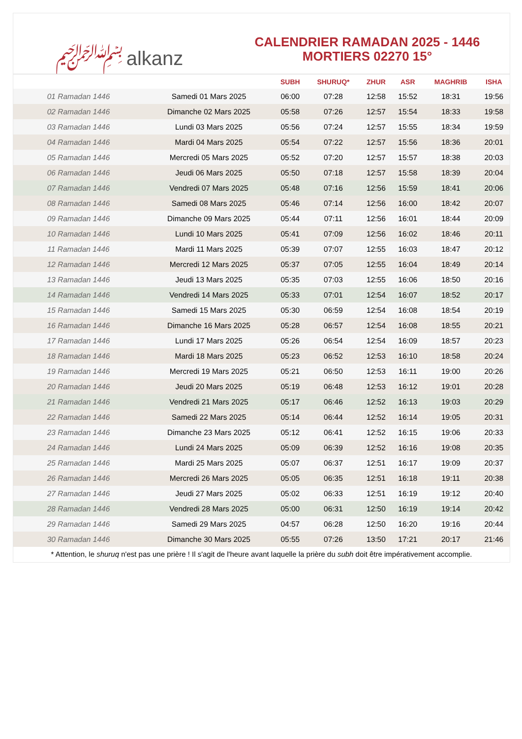﷽ alkanz
CALENDRIER RAMADAN 2025 - 1446
MORTIERS 02270 15°
| | | SUBH | SHURUQ* | ZHUR | ASR | MAGHRIB | ISHA |
| --- | --- | --- | --- | --- | --- | --- | --- |
| 01 Ramadan 1446 | Samedi 01 Mars 2025 | 06:00 | 07:28 | 12:58 | 15:52 | 18:31 | 19:56 |
| 02 Ramadan 1446 | Dimanche 02 Mars 2025 | 05:58 | 07:26 | 12:57 | 15:54 | 18:33 | 19:58 |
| 03 Ramadan 1446 | Lundi 03 Mars 2025 | 05:56 | 07:24 | 12:57 | 15:55 | 18:34 | 19:59 |
| 04 Ramadan 1446 | Mardi 04 Mars 2025 | 05:54 | 07:22 | 12:57 | 15:56 | 18:36 | 20:01 |
| 05 Ramadan 1446 | Mercredi 05 Mars 2025 | 05:52 | 07:20 | 12:57 | 15:57 | 18:38 | 20:03 |
| 06 Ramadan 1446 | Jeudi 06 Mars 2025 | 05:50 | 07:18 | 12:57 | 15:58 | 18:39 | 20:04 |
| 07 Ramadan 1446 | Vendredi 07 Mars 2025 | 05:48 | 07:16 | 12:56 | 15:59 | 18:41 | 20:06 |
| 08 Ramadan 1446 | Samedi 08 Mars 2025 | 05:46 | 07:14 | 12:56 | 16:00 | 18:42 | 20:07 |
| 09 Ramadan 1446 | Dimanche 09 Mars 2025 | 05:44 | 07:11 | 12:56 | 16:01 | 18:44 | 20:09 |
| 10 Ramadan 1446 | Lundi 10 Mars 2025 | 05:41 | 07:09 | 12:56 | 16:02 | 18:46 | 20:11 |
| 11 Ramadan 1446 | Mardi 11 Mars 2025 | 05:39 | 07:07 | 12:55 | 16:03 | 18:47 | 20:12 |
| 12 Ramadan 1446 | Mercredi 12 Mars 2025 | 05:37 | 07:05 | 12:55 | 16:04 | 18:49 | 20:14 |
| 13 Ramadan 1446 | Jeudi 13 Mars 2025 | 05:35 | 07:03 | 12:55 | 16:06 | 18:50 | 20:16 |
| 14 Ramadan 1446 | Vendredi 14 Mars 2025 | 05:33 | 07:01 | 12:54 | 16:07 | 18:52 | 20:17 |
| 15 Ramadan 1446 | Samedi 15 Mars 2025 | 05:30 | 06:59 | 12:54 | 16:08 | 18:54 | 20:19 |
| 16 Ramadan 1446 | Dimanche 16 Mars 2025 | 05:28 | 06:57 | 12:54 | 16:08 | 18:55 | 20:21 |
| 17 Ramadan 1446 | Lundi 17 Mars 2025 | 05:26 | 06:54 | 12:54 | 16:09 | 18:57 | 20:23 |
| 18 Ramadan 1446 | Mardi 18 Mars 2025 | 05:23 | 06:52 | 12:53 | 16:10 | 18:58 | 20:24 |
| 19 Ramadan 1446 | Mercredi 19 Mars 2025 | 05:21 | 06:50 | 12:53 | 16:11 | 19:00 | 20:26 |
| 20 Ramadan 1446 | Jeudi 20 Mars 2025 | 05:19 | 06:48 | 12:53 | 16:12 | 19:01 | 20:28 |
| 21 Ramadan 1446 | Vendredi 21 Mars 2025 | 05:17 | 06:46 | 12:52 | 16:13 | 19:03 | 20:29 |
| 22 Ramadan 1446 | Samedi 22 Mars 2025 | 05:14 | 06:44 | 12:52 | 16:14 | 19:05 | 20:31 |
| 23 Ramadan 1446 | Dimanche 23 Mars 2025 | 05:12 | 06:41 | 12:52 | 16:15 | 19:06 | 20:33 |
| 24 Ramadan 1446 | Lundi 24 Mars 2025 | 05:09 | 06:39 | 12:52 | 16:16 | 19:08 | 20:35 |
| 25 Ramadan 1446 | Mardi 25 Mars 2025 | 05:07 | 06:37 | 12:51 | 16:17 | 19:09 | 20:37 |
| 26 Ramadan 1446 | Mercredi 26 Mars 2025 | 05:05 | 06:35 | 12:51 | 16:18 | 19:11 | 20:38 |
| 27 Ramadan 1446 | Jeudi 27 Mars 2025 | 05:02 | 06:33 | 12:51 | 16:19 | 19:12 | 20:40 |
| 28 Ramadan 1446 | Vendredi 28 Mars 2025 | 05:00 | 06:31 | 12:50 | 16:19 | 19:14 | 20:42 |
| 29 Ramadan 1446 | Samedi 29 Mars 2025 | 04:57 | 06:28 | 12:50 | 16:20 | 19:16 | 20:44 |
| 30 Ramadan 1446 | Dimanche 30 Mars 2025 | 05:55 | 07:26 | 13:50 | 17:21 | 20:17 | 21:46 |
* Attention, le shuruq n'est pas une prière ! Il s'agit de l'heure avant laquelle la prière du subh doit être impérativement accomplie.